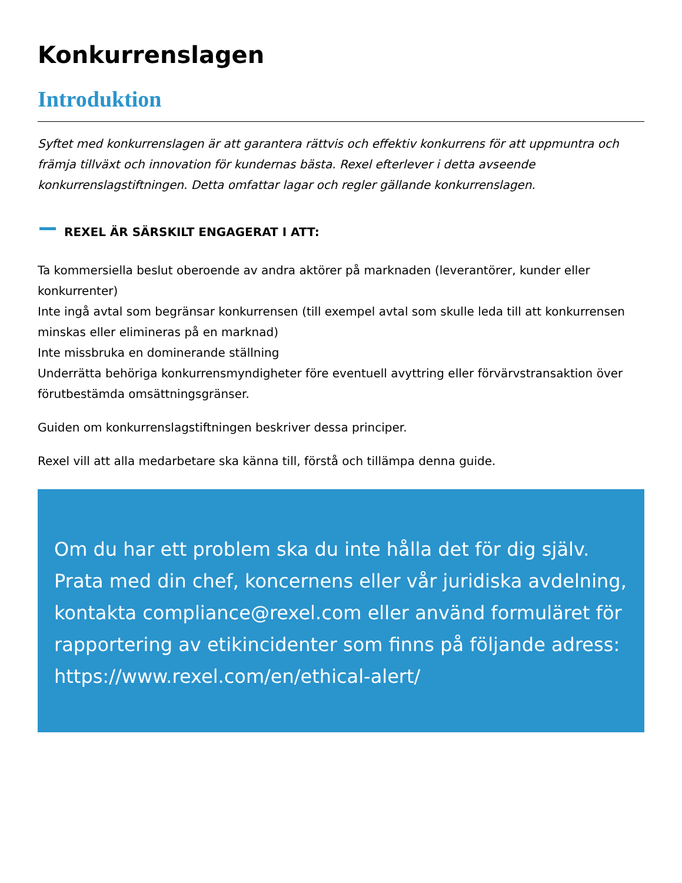Konkurrenslagen
Introduktion
Syftet med konkurrenslagen är att garantera rättvis och effektiv konkurrens för att uppmuntra och främja tillväxt och innovation för kundernas bästa. Rexel efterlever i detta avseende konkurrenslagstiftningen. Detta omfattar lagar och regler gällande konkurrenslagen.
REXEL ÄR SÄRSKILT ENGAGERAT I ATT:
Ta kommersiella beslut oberoende av andra aktörer på marknaden (leverantörer, kunder eller konkurrenter)
Inte ingå avtal som begränsar konkurrensen (till exempel avtal som skulle leda till att konkurrensen minskas eller elimineras på en marknad)
Inte missbruka en dominerande ställning
Underrätta behöriga konkurrensmyndigheter före eventuell avyttring eller förvärvstransaktion över förutbestämda omsättningsgränser.
Guiden om konkurrenslagstiftningen beskriver dessa principer.
Rexel vill att alla medarbetare ska känna till, förstå och tillämpa denna guide.
Om du har ett problem ska du inte hålla det för dig själv. Prata med din chef, koncernens eller vår juridiska avdelning, kontakta compliance@rexel.com eller använd formuläret för rapportering av etikincidenter som finns på följande adress: https://www.rexel.com/en/ethical-alert/